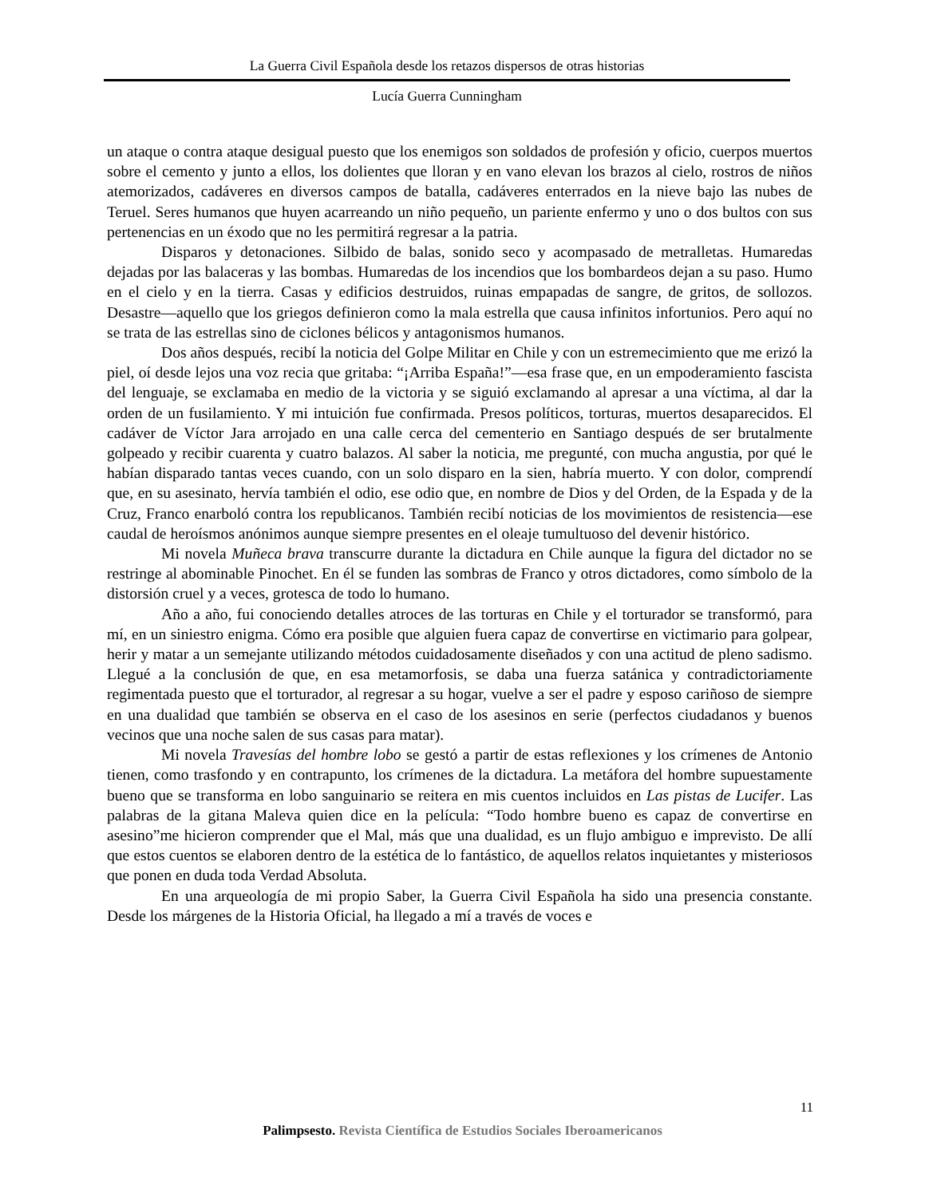La Guerra Civil Española desde los retazos dispersos de otras historias
Lucía Guerra Cunningham
un ataque o contra ataque desigual puesto que los enemigos son soldados de profesión y oficio, cuerpos muertos sobre el cemento y junto a ellos, los dolientes que lloran y en vano elevan los brazos al cielo, rostros de niños atemorizados, cadáveres en diversos campos de batalla, cadáveres enterrados en la nieve bajo las nubes de Teruel. Seres humanos que huyen acarreando un niño pequeño, un pariente enfermo y uno o dos bultos con sus pertenencias en un éxodo que no les permitirá regresar a la patria.
Disparos y detonaciones. Silbido de balas, sonido seco y acompasado de metralletas. Humaredas dejadas por las balaceras y las bombas. Humaredas de los incendios que los bombardeos dejan a su paso. Humo en el cielo y en la tierra. Casas y edificios destruidos, ruinas empapadas de sangre, de gritos, de sollozos. Desastre—aquello que los griegos definieron como la mala estrella que causa infinitos infortunios. Pero aquí no se trata de las estrellas sino de ciclones bélicos y antagonismos humanos.
Dos años después, recibí la noticia del Golpe Militar en Chile y con un estremecimiento que me erizó la piel, oí desde lejos una voz recia que gritaba: “¡Arriba España!”—esa frase que, en un empoderamiento fascista del lenguaje, se exclamaba en medio de la victoria y se siguió exclamando al apresar a una víctima, al dar la orden de un fusilamiento. Y mi intuición fue confirmada. Presos políticos, torturas, muertos desaparecidos. El cadáver de Víctor Jara arrojado en una calle cerca del cementerio en Santiago después de ser brutalmente golpeado y recibir cuarenta y cuatro balazos. Al saber la noticia, me pregunté, con mucha angustia, por qué le habían disparado tantas veces cuando, con un solo disparo en la sien, habría muerto. Y con dolor, comprendí que, en su asesinato, hervía también el odio, ese odio que, en nombre de Dios y del Orden, de la Espada y de la Cruz, Franco enarboló contra los republicanos. También recibí noticias de los movimientos de resistencia—ese caudal de heroísmos anónimos aunque siempre presentes en el oleaje tumultuoso del devenir histórico.
Mi novela Muñeca brava transcurre durante la dictadura en Chile aunque la figura del dictador no se restringe al abominable Pinochet. En él se funden las sombras de Franco y otros dictadores, como símbolo de la distorsión cruel y a veces, grotesca de todo lo humano.
Año a año, fui conociendo detalles atroces de las torturas en Chile y el torturador se transformó, para mí, en un siniestro enigma. Cómo era posible que alguien fuera capaz de convertirse en victimario para golpear, herir y matar a un semejante utilizando métodos cuidadosamente diseñados y con una actitud de pleno sadismo. Llegué a la conclusión de que, en esa metamorfosis, se daba una fuerza satánica y contradictoriamente regimentada puesto que el torturador, al regresar a su hogar, vuelve a ser el padre y esposo cariñoso de siempre en una dualidad que también se observa en el caso de los asesinos en serie (perfectos ciudadanos y buenos vecinos que una noche salen de sus casas para matar).
Mi novela Travesías del hombre lobo se gestó a partir de estas reflexiones y los crímenes de Antonio tienen, como trasfondo y en contrapunto, los crímenes de la dictadura. La metáfora del hombre supuestamente bueno que se transforma en lobo sanguinario se reitera en mis cuentos incluidos en Las pistas de Lucifer. Las palabras de la gitana Maleva quien dice en la película: “Todo hombre bueno es capaz de convertirse en asesino”me hicieron comprender que el Mal, más que una dualidad, es un flujo ambiguo e imprevisto. De allí que estos cuentos se elaboren dentro de la estética de lo fantástico, de aquellos relatos inquietantes y misteriosos que ponen en duda toda Verdad Absoluta.
En una arqueología de mi propio Saber, la Guerra Civil Española ha sido una presencia constante. Desde los márgenes de la Historia Oficial, ha llegado a mí a través de voces e
11
Palimpsesto. Revista Científica de Estudios Sociales Iberoamericanos